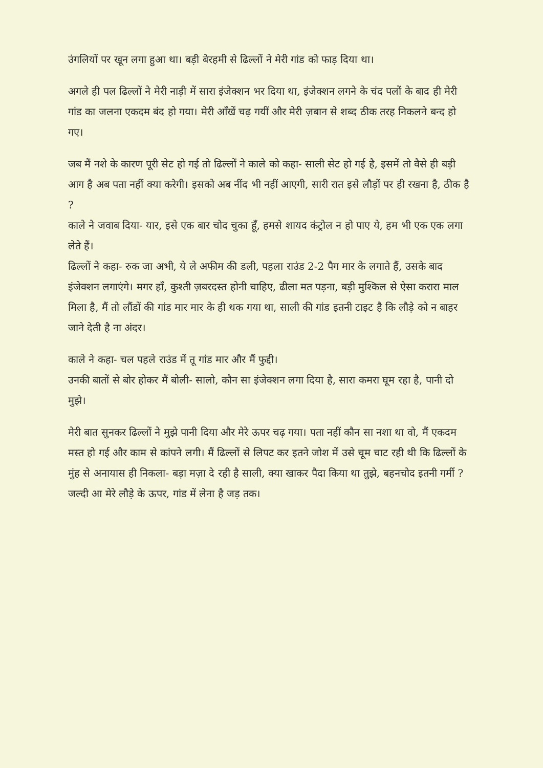उंगलियों पर खून लगा हुआ था। बड़ी बेरहमी से ढिल्लों ने मेरी गांड को फाड़ दिया था।
अगले ही पल ढिल्लों ने मेरी नाड़ी में सारा इंजेक्शन भर दिया था, इंजेक्शन लगने के चंद पलों के बाद ही मेरी गांड का जलना एकदम बंद हो गया। मेरी आँखें चढ़ गयीं और मेरी ज़बान से शब्द ठीक तरह निकलने बन्द हो गए।
जब मैं नशे के कारण पूरी सेट हो गई तो ढिल्लों ने काले को कहा- साली सेट हो गई है, इसमें तो वैसे ही बड़ी आग है अब पता नहीं क्या करेगी। इसको अब नींद भी नहीं आएगी, सारी रात इसे लौड़ों पर ही रखना है, ठीक है ?
काले ने जवाब दिया- यार, इसे एक बार चोद चुका हूँ, हमसे शायद कंट्रोल न हो पाए ये, हम भी एक एक लगा लेते हैं।
ढिल्लों ने कहा- रुक जा अभी, ये ले अफीम की डली, पहला राउंड 2-2 पैग मार के लगाते हैं, उसके बाद इंजेक्शन लगाएंगे। मगर हाँ, कुश्ती ज़बरदस्त होनी चाहिए, ढीला मत पड़ना, बड़ी मुश्किल से ऐसा करारा माल मिला है, मैं तो लौंडों की गांड मार मार के ही थक गया था, साली की गांड इतनी टाइट है कि लौड़े को न बाहर जाने देती है ना अंदर।
काले ने कहा- चल पहले राउंड में तू गांड मार और मैं फुद्दी।
उनकी बातों से बोर होकर मैं बोली- सालो, कौन सा इंजेक्शन लगा दिया है, सारा कमरा घूम रहा है, पानी दो मुझे।
मेरी बात सुनकर ढिल्लों ने मुझे पानी दिया और मेरे ऊपर चढ़ गया। पता नहीं कौन सा नशा था वो, मैं एकदम मस्त हो गई और काम से कांपने लगी। मैं ढिल्लों से लिपट कर इतने जोश में उसे चूम चाट रही थी कि ढिल्लों के मुंह से अनायास ही निकला- बड़ा मज़ा दे रही है साली, क्या खाकर पैदा किया था तुझे, बहनचोद इतनी गर्मी ? जल्दी आ मेरे लौड़े के ऊपर, गांड में लेना है जड़ तक।